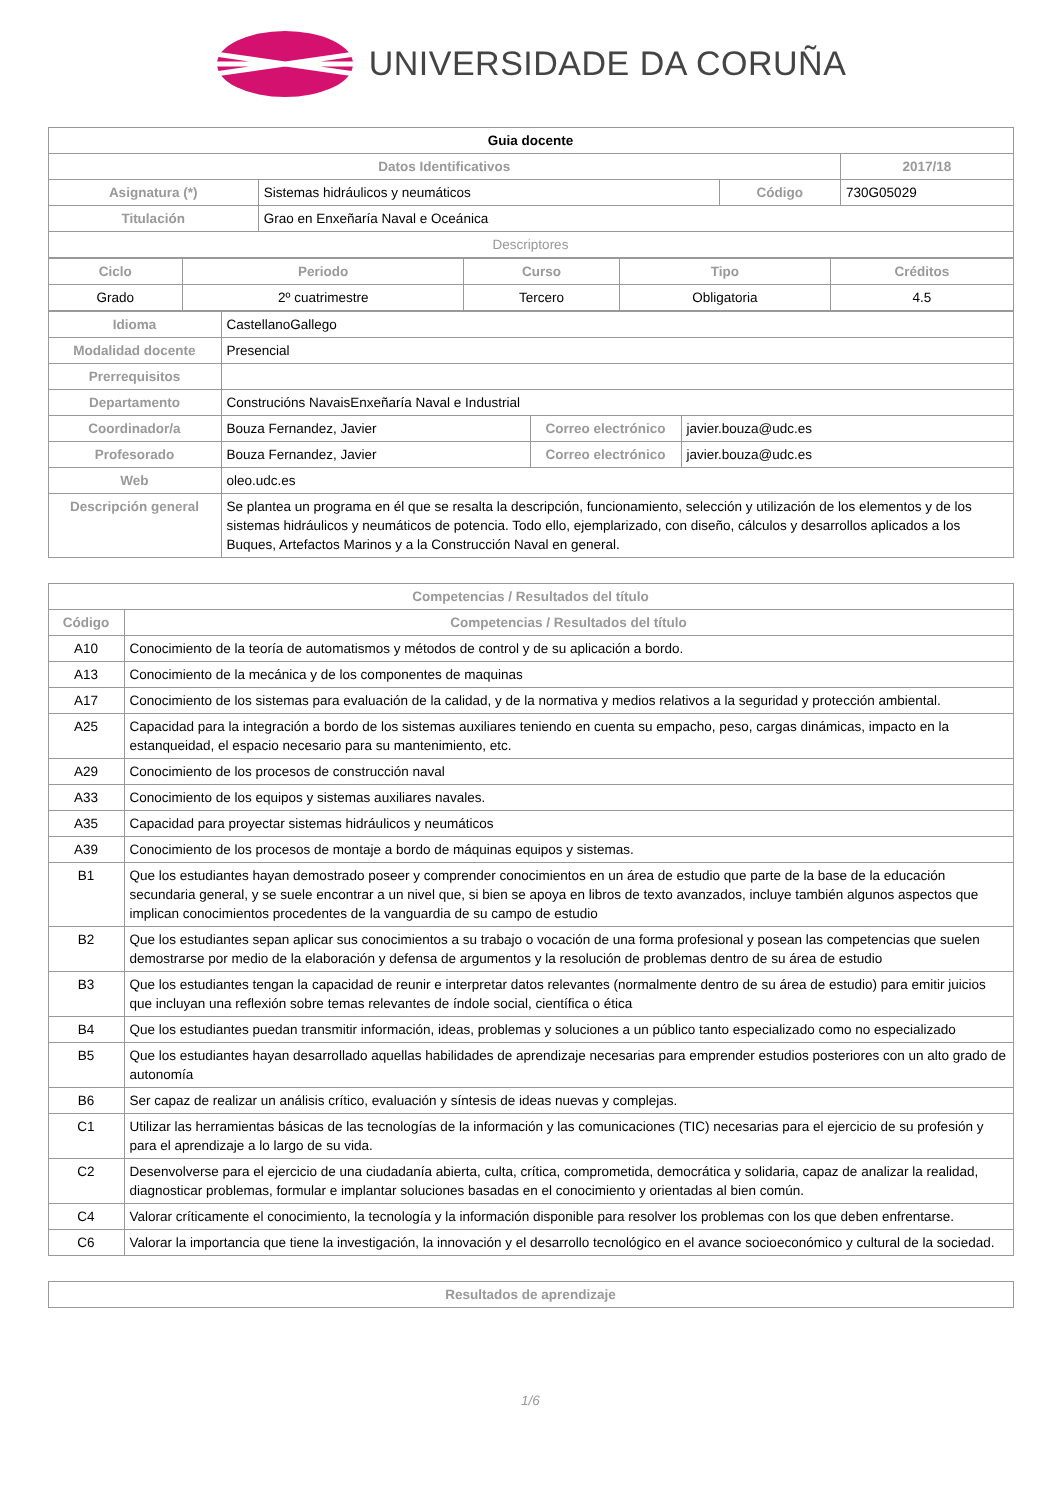UNIVERSIDADE DA CORUÑA
| Guia docente | | | |
| Datos Identificativos | | | 2017/18 |
| Asignatura (*) | Sistemas hidráulicos y neumáticos | Código | 730G05029 |
| Titulación | Grao en Enxeñaría Naval e Oceánica | | |
| Descriptores | | | |
| Ciclo | Periodo | Curso | Tipo | Créditos |
| --- | --- | --- | --- | --- |
| Grado | 2º cuatrimestre | Tercero | Obligatoria | 4.5 |
| Idioma | CastellanoGallego | | |
| Modalidad docente | Presencial | | |
| Prerrequisitos | | | |
| Departamento | Construcións NavaisEnxeñaría Naval e Industrial | | |
| Coordinador/a | Bouza Fernandez, Javier | Correo electrónico | javier.bouza@udc.es |
| Profesorado | Bouza Fernandez, Javier | Correo electrónico | javier.bouza@udc.es |
| Web | oleo.udc.es | | |
| Descripción general | Se plantea un programa en él que se resalta la descripción, funcionamiento, selección y utilización de los elementos y de los sistemas hidráulicos y neumáticos de potencia. Todo ello, ejemplarizado, con diseño, cálculos y desarrollos aplicados a los Buques, Artefactos Marinos y a la Construcción Naval en general. | | |
| Competencias / Resultados del título | |
| --- | --- |
| Código | Competencias / Resultados del título |
| A10 | Conocimiento de la teoría de automatismos y métodos de control y de su aplicación a bordo. |
| A13 | Conocimiento de la mecánica y de los componentes de maquinas |
| A17 | Conocimiento de los sistemas para evaluación de la calidad, y de la normativa y medios relativos a la seguridad y protección ambiental. |
| A25 | Capacidad para la integración a bordo de los sistemas auxiliares teniendo en cuenta su empacho, peso, cargas dinámicas, impacto en la estanqueidad, el espacio necesario para su mantenimiento, etc. |
| A29 | Conocimiento de los procesos de construcción naval |
| A33 | Conocimiento de los equipos y sistemas auxiliares navales. |
| A35 | Capacidad para proyectar sistemas hidráulicos y neumáticos |
| A39 | Conocimiento de los procesos de montaje a bordo de máquinas equipos y sistemas. |
| B1 | Que los estudiantes hayan demostrado poseer y comprender conocimientos en un área de estudio que parte de la base de la educación secundaria general, y se suele encontrar a un nivel que, si bien se apoya en libros de texto avanzados, incluye también algunos aspectos que implican conocimientos procedentes de la vanguardia de su campo de estudio |
| B2 | Que los estudiantes sepan aplicar sus conocimientos a su trabajo o vocación de una forma profesional y posean las competencias que suelen demostrarse por medio de la elaboración y defensa de argumentos y la resolución de problemas dentro de su área de estudio |
| B3 | Que los estudiantes tengan la capacidad de reunir e interpretar datos relevantes (normalmente dentro de su área de estudio) para emitir juicios que incluyan una reflexión sobre temas relevantes de índole social, científica o ética |
| B4 | Que los estudiantes puedan transmitir información, ideas, problemas y soluciones a un público tanto especializado como no especializado |
| B5 | Que los estudiantes hayan desarrollado aquellas habilidades de aprendizaje necesarias para emprender estudios posteriores con un alto grado de autonomía |
| B6 | Ser capaz de realizar un análisis crítico, evaluación y síntesis de ideas nuevas y complejas. |
| C1 | Utilizar las herramientas básicas de las tecnologías de la información y las comunicaciones (TIC) necesarias para el ejercicio de su profesión y para el aprendizaje a lo largo de su vida. |
| C2 | Desenvolverse para el ejercicio de una ciudadanía abierta, culta, crítica, comprometida, democrática y solidaria, capaz de analizar la realidad, diagnosticar problemas, formular e implantar soluciones basadas en el conocimiento y orientadas al bien común. |
| C4 | Valorar críticamente el conocimiento, la tecnología y la información disponible para resolver los problemas con los que deben enfrentarse. |
| C6 | Valorar la importancia que tiene la investigación, la innovación y el desarrollo tecnológico en el avance socioeconómico y cultural de la sociedad. |
| Resultados de aprendizaje |
| --- |
1/6